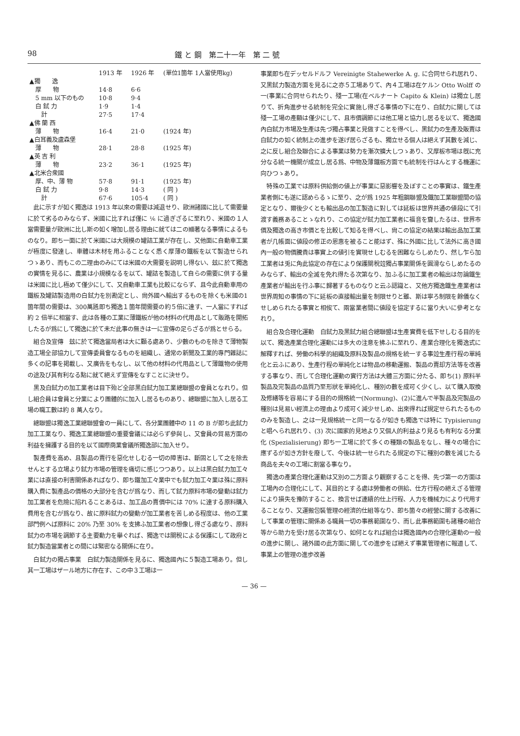98 鐵 と 鋼　第二十一年　第 二 號
| | 1913 年 | 1926 年 | (單位1箇年 1人當使用kg) |
| --- | --- | --- | --- |
| ▲獨 逸 | | | |
| 厚 物 | 14·8 | 6·6 | |
| 5 mm 以下のもの | 10·8 | 9·4 | |
| 白 鉽 力 | 1·9 | 1·4 | |
| 計 | 27·5 | 17·4 | |
| ▲佛 蘭 西 | | | |
| 薄 物 | 16·4 | 21·0 | (1924 年) |
| ▲白耳義及盧森堡 | | | |
| 薄 物 | 28·1 | 28·8 | (1925 年) |
| ▲英 吉 利 | | | |
| 薄 物 | 23·2 | 36·1 | (1925 年) |
| ▲北米合衆國 | | | |
| 厚、中、薄 物 | 57·8 | 91·1 | (1925 年) |
| 白 鉽 力 | 9·8 | 14·3 | ( 同 ) |
| 計 | 67·6 | 105·4 | ( 同 ) |
此に示すが如く獨逸は 1913 年以來の需要は減退せり、歐洲諸國に比して需要量に於て劣るのみならず、米國に比すれば僅に ⅙ に過ぎざるに至れり、米國の１人當需要量が歐洲に比し斯の如く增加し居る理由に就ては二の顯著なる事情によるものなり。即ち一面に於て米國には大規模の罐詰工業が存在し、又他面に自動車工業が極度に發達し、車體は木材を用ふることなく悉く厚薄の鐵板を以て製造せられつゝあり、而もこの二理由のみにては米國の大需要を説明し得ない、玆に於て獨逸の實情を見るに、農業は小規模なるを以て、罐詰を製造して自らの需要に供する量は米國に比し極めて僅少にして、又自動車工業も比較にならず、且今此自動車用の鐵板及罐詰製造用の白鉽力を別勘定とし、尙外國へ輸出するものを除くも米國の1 箇年間の需要は、300萬瓲即ち獨逸１箇年間需要の約５倍に達す、一人當にすれば約 2 倍半に相當す、此は各種の工業に薄鐵板が他の材料の代用品として販路を開拓したるが爲にして獨逸に於て未だ此事の無きは一に宣傳の足らざるが爲とせらる。
組合及宣傳　玆に於て獨逸當局者は大に顧る處あり、少數のものを除きて薄物製造工場全部協力して宣傳委員會なるものを組織し、通常の新聞及工業的專門雜誌に多くの記事を掲載し、又廣告をもなし、以て他の材料の代用品として薄鐵物の使用の途及び其有利なる點に就て絕えず宣傳をなすことに決せり。
黑及白鉽力の加工業者は目下殆ど全部黑白鉽力加工業總聯盟の會員となれり。但し組合員は會員と分業により團體的に加入し居るものあり、總聯盟に加入し居る工場の職工數は約 8 萬人なり。
總聯盟は獨逸工業總聯盟會の一員にして、各分業團體中の 11 の B が即ち此鉽力加工工業なり、獨逸工業總聯盟の重要會議には必らず參與し、又會員の貿易方面の利益を擁護する目的を以て國際商業會議所獨逸部に加入せり。
製產費を高め、且製品の賣行を惡化せしむる一切の障害は、斷固として之を除去せんとする立場より鉽力市場の管理を痛切に感じつつあり。以上は黑白鉽力加工々業には直接の利害關係あればなり、即ち鐵加工々業中でも鉽力加工々業は殊に原料購入費に製產品の價格の大部分を含むが爲なり、而して鉽力原料市場の變動は鉽力加工業者を危險に陷れることあるは、加工品の賣價中には 70% に達する原料購入費用を含むが爲なり、故に原料鉽力の變動が加工業者を苦しめる程度は、他の工業部門例へば原料に 20% 乃至 30% を支拂ふ加工業者の想像し得ざる處なり、原料鉽力の市場を調節する主要動力を擧ぐれば、獨逸では關稅による保護にして政府と鉽力製造當業者との間には緊密なる關係に在り。
白鉽力の獨占事業　白鉽力製造關係を見るに、獨逸國內に５製造工場あり。但し其一工場はザール地方に存在す、この中３工場は一
事業即ち在デッセルドルフ Vereinigte Stahewerke A. g. に合同せられ居れり、又黑鉽力製造方面を見るに之亦５工場ありて、內４工場は在ケルン Otto Wolff の一(事業に合同せられたり、殘一工場(在ベルナート Capito & Klein) は獨立し居りて、折角進步せる統制を完全に實施し得ざる事情の下に在り、白鉽力に關しては殘一工場の產額は僅少にして、且市價調節には他工場と協力し居るを以て、獨逸國內白鉽力市場及生產は先づ獨占事業と見做すことを得べし、黑鉽力の生產及販賣は白鉽力の如く統制上の進步を遂げ居らざるも、獨立せる個人は絕えず其數を減じ、之に反し組合及聯合による事業は勢力を漸次擴大しつゝあり、又厚板市場は旣に充分なる統一機關が成立し居る爲、中物及薄鐵板方面でも統制を行はんとする機運に向ひつゝあり。
特殊の工業では原料供給側の値上が事業に惡影響を及ぼすことの事實は、鐵生產業者側にも遂に認めらるゝに至り、之が爲 1925 年粗鋼聯盟及鐵加工業聯盟間の協定となり、爾後少くとも輸出品の加工製造に對しては延板は世界共通の値段にて引渡す義務あることゝなれり、この協定が鉽力加工業者に福音を齎したるは、世界市價及獨逸の高き市價とを比較して知るを得べし、尙この協定の結果は輸出品加工業者が几帳面に値段の修正の恩惠を被ること能はず、殊に外國に比して法外に高き國內一般の物價騰貴は事實上の値引を實現せしむるを困難ならしめたり、然し乍ら加工業者は兎に角此協定の存在により保護關稅竝獨占事業關係を圓滑ならしめたるのみならず、輸出の全滅を免れ得たる次第なり、加ふるに加工業者の輸出は勿論鐵生產業者が輸出を行ふ事に歸著するものなりと云ふ認識と、又他方獨逸鐵生產業者は世界周知の事情の下に延板の直接輸出量を制限せりと雖、斯は寧ろ制限を餘儀なくせしめられたる事實と相俟て、兩當業者間に値段を協定するに當り大いに參考となれり。
組合及合理化運動　白鉽力及黑鉽力組合總聯盟は生產實費を低下せしむる目的を以て、獨逸產業合理化運動には多大の注意を拂ふに至れり、產業合理化を獨逸式に解釋すれば、勞働の科學的組織及原料及製品の規格を統一する事竝生產行程の單純化と云ふにあり、生產行程の單純化とは物品の移動運搬、製品の賣却方法等を改善する事なり、而して合理化運動の實行方法は大體三方面に分たる、即ち(1) 原料半製品及完製品の品質乃至形狀を單純化し、種別の數を成可く少くし、以て購入取換及修繕等を容易にする目的の規格統一(Normung)、(2)に進んで半製品及完製品の種別は見易い經濟上の理由より成可く減少せしめ、出來得れば規定せられたるもののみを製造し、之は一見規格統一と同一なるが如きも獨逸では特に Typisierung と唱へられ居れり、(3) 次に國家的見地より又個人的利益より見るも有利なる分業化 (Spezialisierung) 即ち一工場に於て多くの種類の製品をなし、種々の場合に應ずるが如き方針を廢して、今後は統一せられたる規定の下に種別の數を減じたる商品を夫々の工場に割當る事なり。
獨逸の產業合理化運動は又別の二方面より觀察することを得、先づ第一の方面は工場內の合理化にして、其目的とする處は勞働者の供給、仕方行程の絕えざる管理により損失を豫防すること、換言せば連續的仕上行程、人力を機械力により代用することなり、又運搬包裝管理の經濟的仕組等なり、即ち箇々の經營に關する改善にして事業の管理に關係ある職員一切の事務範圍なり、而し此事務範圍も諸種の組合等から助力を受け居る次第なり、如何となれば組合は獨逸國內の合理化運動の一般の進步に關し、諸外國の此方面に關しての進步をば絕えず事業管理者に報道して、事業上の管理の進步改善
— 36 —